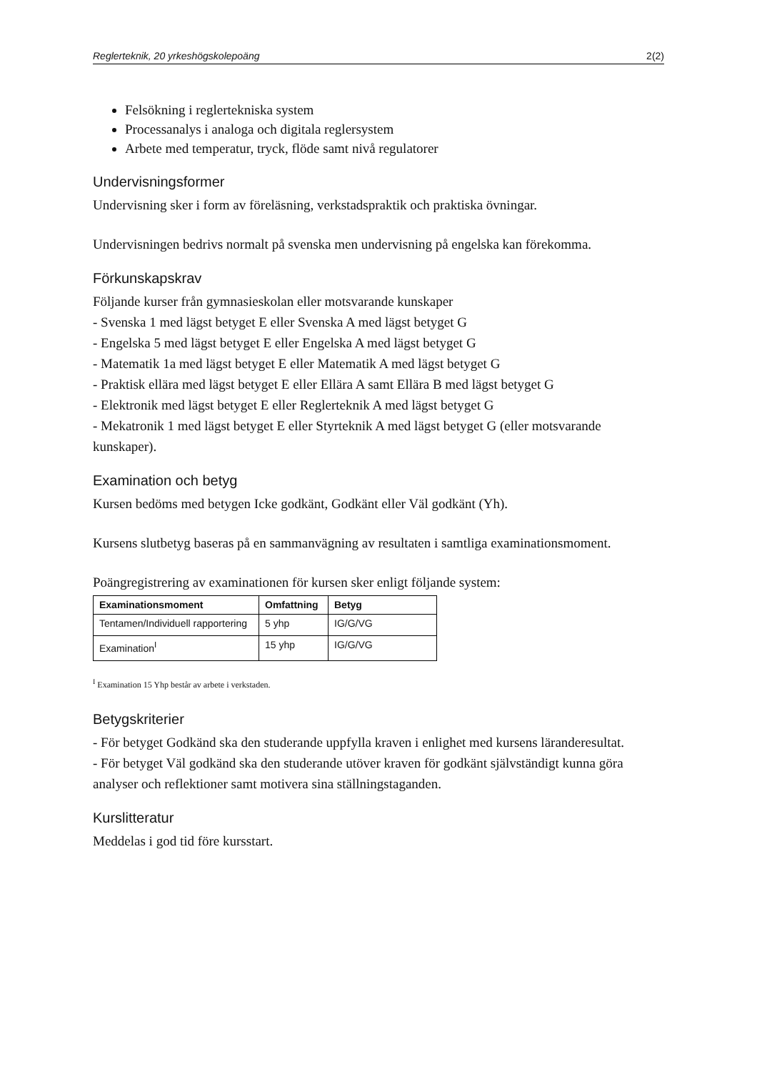Reglerteknik, 20 yrkeshögskolepoäng 2(2)
Felsökning i reglertekniska system
Processanalys i analoga och digitala reglersystem
Arbete med temperatur, tryck, flöde samt nivå regulatorer
Undervisningsformer
Undervisning sker i form av föreläsning, verkstadspraktik och praktiska övningar.
Undervisningen bedrivs normalt på svenska men undervisning på engelska kan förekomma.
Förkunskapskrav
Följande kurser från gymnasieskolan eller motsvarande kunskaper
- Svenska 1 med lägst betyget E eller Svenska A med lägst betyget G
- Engelska 5 med lägst betyget E eller Engelska A med lägst betyget G
- Matematik 1a med lägst betyget E eller Matematik A med lägst betyget G
- Praktisk ellära med lägst betyget E eller Ellära A samt Ellära B med lägst betyget G
- Elektronik med lägst betyget E eller Reglerteknik A med lägst betyget G
- Mekatronik 1 med lägst betyget E eller Styrteknik A med lägst betyget G (eller motsvarande kunskaper).
Examination och betyg
Kursen bedöms med betygen Icke godkänt, Godkänt eller Väl godkänt (Yh).
Kursens slutbetyg baseras på en sammanvägning av resultaten i samtliga examinationsmoment.
Poängregistrering av examinationen för kursen sker enligt följande system:
| Examinationsmoment | Omfattning | Betyg |
| --- | --- | --- |
| Tentamen/Individuell rapportering | 5 yhp | IG/G/VG |
| Examination<sup>I</sup> | 15 yhp | IG/G/VG |
<sup>I</sup> Examination 15 Yhp består av arbete i verkstaden.
Betygskriterier
- För betyget Godkänd ska den studerande uppfylla kraven i enlighet med kursens läranderesultat.
- För betyget Väl godkänd ska den studerande utöver kraven för godkänt självständigt kunna göra analyser och reflektioner samt motivera sina ställningstaganden.
Kurslitteratur
Meddelas i god tid före kursstart.